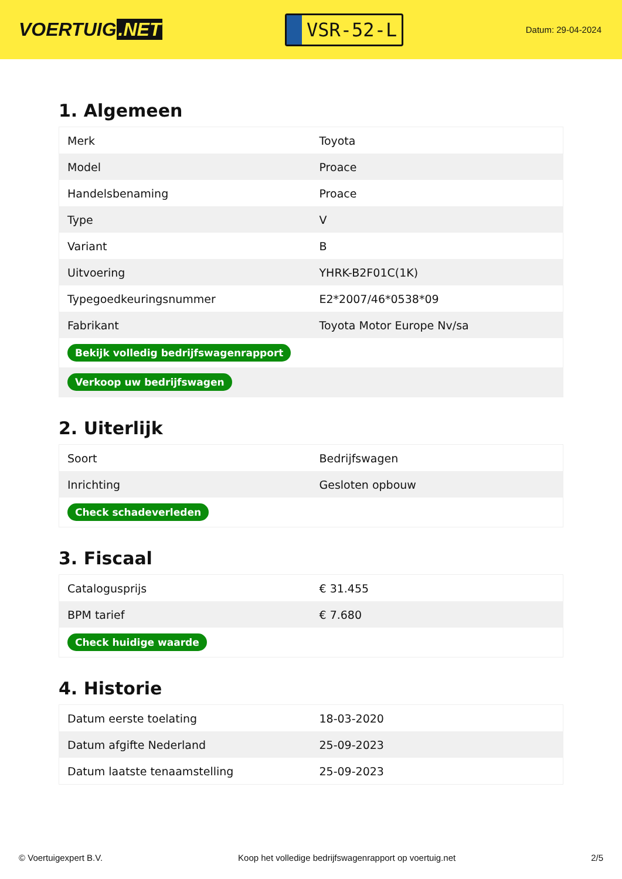VOERTUIG.NET
VSR-52-L
Datum: 29-04-2024
1. Algemeen
| Merk | Toyota |
| Model | Proace |
| Handelsbenaming | Proace |
| Type | V |
| Variant | B |
| Uitvoering | YHRK-B2F01C(1K) |
| Typegoedkeuringsnummer | E2*2007/46*0538*09 |
| Fabrikant | Toyota Motor Europe Nv/sa |
| Bekijk volledig bedrijfswagenrapport | |
| Verkoop uw bedrijfswagen | |
2. Uiterlijk
| Soort | Bedrijfswagen |
| Inrichting | Gesloten opbouw |
| Check schadeverleden | |
3. Fiscaal
| Catalogusprijs | € 31.455 |
| BPM tarief | € 7.680 |
| Check huidige waarde | |
4. Historie
| Datum eerste toelating | 18-03-2020 |
| Datum afgifte Nederland | 25-09-2023 |
| Datum laatste tenaamstelling | 25-09-2023 |
© Voertuigexpert B.V. Koop het volledige bedrijfswagenrapport op voertuig.net 2/5